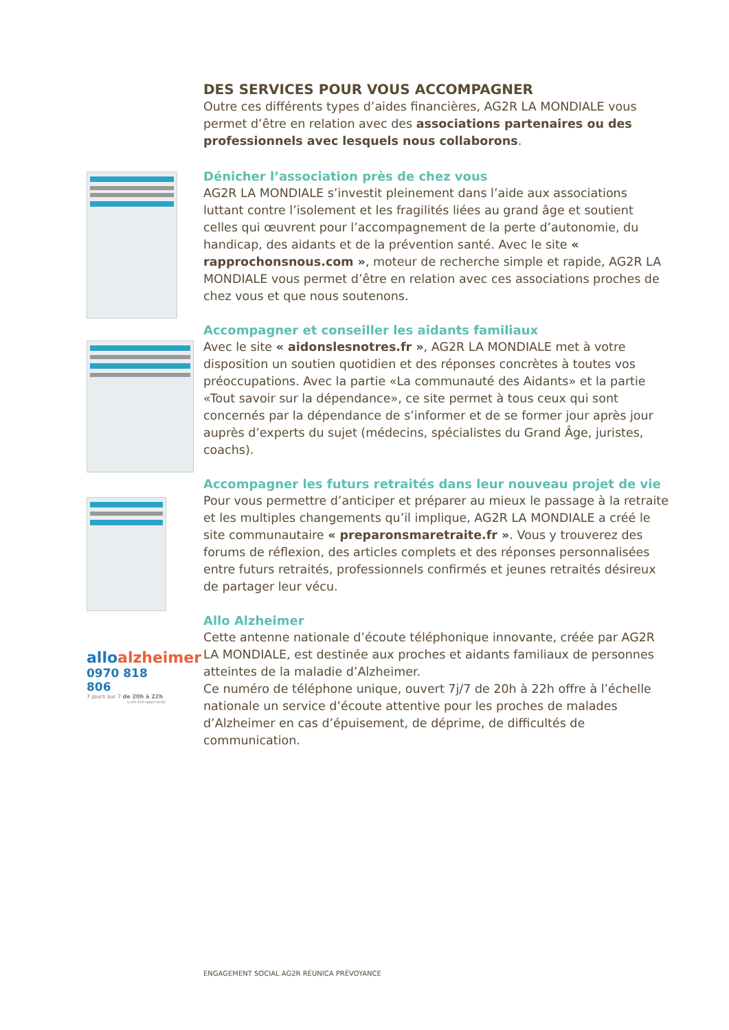alloalzheimer
0970 818 806
7 jours sur 7 de 20h à 22h
(coût d'un appel local)
DES SERVICES POUR VOUS ACCOMPAGNER
Outre ces différents types d’aides financières, AG2R LA MONDIALE vous permet d’être en relation avec des associations partenaires ou des professionnels avec lesquels nous collaborons.
Dénicher l’association près de chez vous
AG2R LA MONDIALE s’investit pleinement dans l’aide aux associations luttant contre l’isolement et les fragilités liées au grand âge et soutient celles qui œuvrent pour l’accompagnement de la perte d’autonomie, du handicap, des aidants et de la prévention santé. Avec le site « rapprochonsnous.com », moteur de recherche simple et rapide, AG2R LA MONDIALE vous permet d’être en relation avec ces associations proches de chez vous et que nous soutenons.
Accompagner et conseiller les aidants familiaux
Avec le site « aidonslesnotres.fr », AG2R LA MONDIALE met à votre disposition un soutien quotidien et des réponses concrètes à toutes vos préoccupations. Avec la partie «La communauté des Aidants» et la partie «Tout savoir sur la dépendance», ce site permet à tous ceux qui sont concernés par la dépendance de s’informer et de se former jour après jour auprès d’experts du sujet (médecins, spécialistes du Grand Âge, juristes, coachs).
Accompagner les futurs retraités dans leur nouveau projet de vie
Pour vous permettre d’anticiper et préparer au mieux le passage à la retraite et les multiples changements qu’il implique, AG2R LA MONDIALE a créé le site communautaire « preparonsmaretraite.fr ». Vous y trouverez des forums de réflexion, des articles complets et des réponses personnalisées entre futurs retraités, professionnels confirmés et jeunes retraités désireux de partager leur vécu.
Allo Alzheimer
Cette antenne nationale d’écoute téléphonique innovante, créée par AG2R LA MONDIALE, est destinée aux proches et aidants familiaux de personnes atteintes de la maladie d’Alzheimer.
Ce numéro de téléphone unique, ouvert 7j/7 de 20h à 22h offre à l’échelle nationale un service d’écoute attentive pour les proches de malades d’Alzheimer en cas d’épuisement, de déprime, de difficultés de communication.
ENGAGEMENT SOCIAL AG2R RÉUNICA PRÉVOYANCE